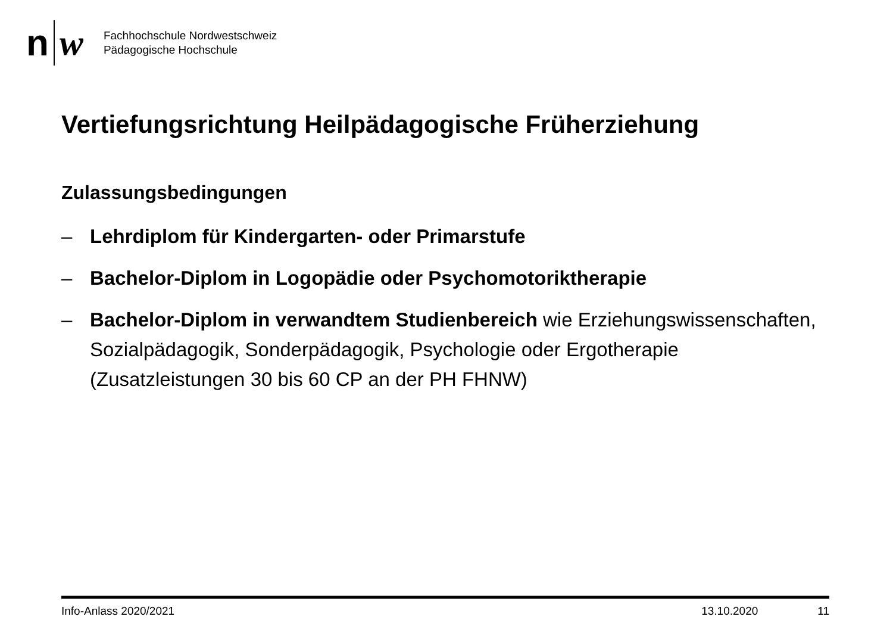n w
Fachhochschule Nordwestschweiz
Pädagogische Hochschule
Vertiefungsrichtung Heilpädagogische Früherziehung
Zulassungsbedingungen
– Lehrdiplom für Kindergarten- oder Primarstufe
– Bachelor-Diplom in Logopädie oder Psychomotoriktherapie
– Bachelor-Diplom in verwandtem Studienbereich wie Erziehungswissenschaften, Sozialpädagogik, Sonderpädagogik, Psychologie oder Ergotherapie (Zusatzleistungen 30 bis 60 CP an der PH FHNW)
Info-Anlass 2020/2021 13.10.2020 11